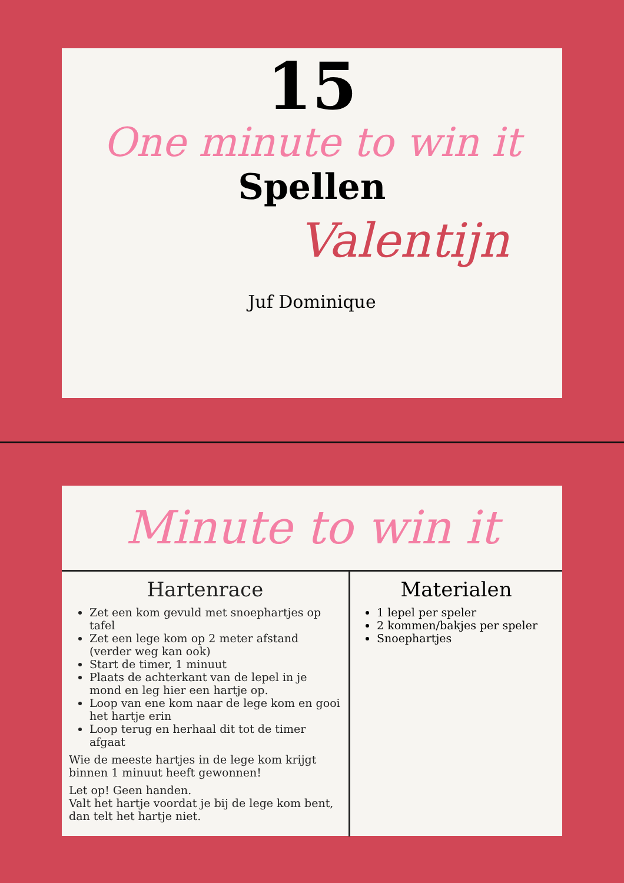15
One minute to win it
Spellen
Valentijn
Juf Dominique
Minute to win it
Hartenrace
Zet een kom gevuld met snoephartjes op tafel
Zet een lege kom op 2 meter afstand (verder weg kan ook)
Start de timer, 1 minuut
Plaats de achterkant van de lepel in je mond en leg hier een hartje op.
Loop van ene kom naar de lege kom en gooi het hartje erin
Loop terug en herhaal dit tot de timer afgaat
Wie de meeste hartjes in de lege kom krijgt binnen 1 minuut heeft gewonnen!
Let op! Geen handen.
Valt het hartje voordat je bij de lege kom bent, dan telt het hartje niet.
Materialen
1 lepel per speler
2 kommen/bakjes per speler
Snoephartjes